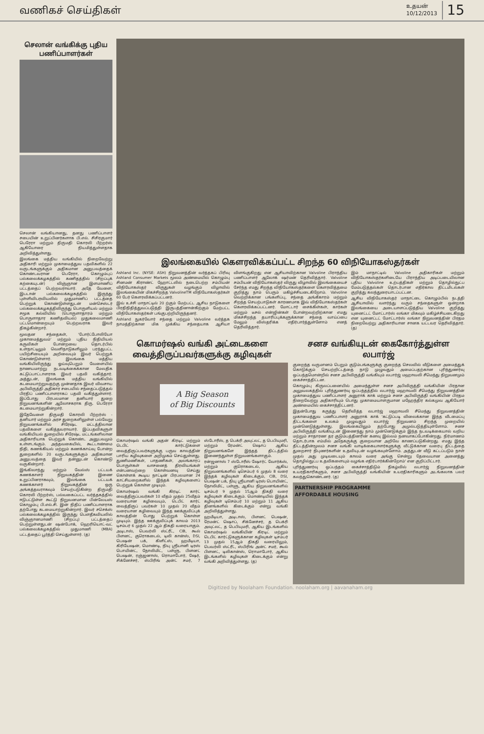வணிகச் செய்திகள்
உதயன்
10/12/2013
15
செலான் வங்கிக்கு புதிய பணிப்பாளர்கள்
செலான் வங்கியானது, தனது பணிப்பாளர் சபையின் உறுப்பினர்களாக பி.எல். சிசிரகுமார் பெரேரா மற்றும் திருமதி கொரலி பீற்றர்ஸ் ஆகியோரை நியமித்துள்ளதாக அறிவித்துள்ளது.
இலங்கை மத்திய வங்கியில் நிறைவேற்று அதிகாரி மற்றும் முகாமைத்துவ பதவிகளில் 22 வருடங்களுக்கும் அதிகமான அனுபவத்தைக் கொண்டவரான பெரேரா, கொழும்புப் பல்கலைக்கழகத்தில் கணிதத்தில் (சிறப்புக் கற்கையுடன்) விஞ்ஞான இளமாணிப் பட்டத்தைப் பெற்றவராவார். அதே வேளை, இபடான் பல்கலைக்கழகத்தில் இருந்து புள்ளிவிபரவியலில் முதுமாணிப் பட்டத்தை பெற்றுக் கொண்டுள்ளதுடன் மன்செஸ்டர் பல்கலைக்கழகத்திலிருந்து பொருளியல் மற்றும் சமூக கல்வியில் (பொருளாதாரம் மற்றும் பொருளாதார கணிதவியல்) முதுகலைமாணி பட்டமொன்றையும் பெற்றவராக இவர் திகழ்கின்றார்.
மூலதன சந்தைகள், 'போர்ட்போலியோ முகாமைத்துவம்' மற்றும் புதிய நிதியியல் கருவிகள் போன்றவை தொடர்பில் உள்நாட்டிலும் வெளிநாடுகளிலும் பரந்துபட்ட பயிற்சியையும் அறிவையும் இவர் பெற்றுக் கொண்டுள்ளார். இலங்கை மத்திய வங்கியிலிருந்து ஓய்வுபெறும் வேளையில் நாணயமாற்று நடவடிக்கைக்கான மேலதிக கட்டுப்பாட்டாளராக இவர் பதவி வகித்தார். அத்துடன், இலங்கை மத்திய வங்கியில் கடமையாற்றுவதற்கு முன்னதாக இவர் விவசாய அபிவிருத்தி அதிகார சபையில் சந்தைப்படுத்தல் பிரதிப் பணிப்பாளராகப் பதவி வகித்துள்ளார். இப்போது பிரபலமான தனியார் துறை நிறுவனங்களின் ஆலோசகராக திரு. பெரேரா கடமையாற்றுகின்றார்.
இதேவேளை திருமதி கொரலி பீற்றர்ஸ் - தனியார் மற்றும் அரச துறைகளிலுள்ள பல்வேறு நிறுவனங்களில் சிரேஷ்ட மட்டத்திலான பதவிகளை வகித்தவராவார். இப்பதவிகளுள் வங்கியியல் துறையில் சிரேஷ்ட மட்டங்களிலான அதிகாரியாக பெற்றுக் கொண்ட அனுபவமும் உள்ளடங்கும். அந்தவகையில், கூட்டாண்மை நிதி, கணக்கியல் மற்றும் கணக்காய்வு போன்ற துறைகளில் 20 வருடங்களுக்கும் அதிகமான அனுபவத்தை இவர் தன்னுடன் கொண்டு வருகின்றார்.
இங்கிலாந்து மற்றும் வேல்ஸ் பட்டயக் கணக்காளர் நிறுவகத்தின் இணை உறுப்பினராகவும், இலங்கை பட்டயக் கணக்காளர் நிறுவகத்தின் ஒரு அங்கத்தவராகவும் செயற்படுகின்ற திருமதி கொரலி பீற்றர்ஸ், பல்வகைப்பட்ட வர்த்தகத்தில் ஈடுபட்டுள்ள கூட்டு நிறுவனமான பின்லேயஸ் கொழும்பு பி.எல்.சி. இன் நிதிப் பணிப்பாளராக தற்போது கடமையாற்றுகின்றார். இவர் சசெக்ஸ் பல்கலைக்கழகத்தில் இருந்து பௌதீகவியலில் விஞ்ஞானமாணி (சிறப்பு) பட்டத்தைப் பெற்றுள்ளதுடன் ஷன்போக், ஹெரியொட்-வட் பல்கலைக்கழகத்தில் முதுமாணி (MBA) பட்டத்தைப் பூர்த்தி செய்துள்ளார். (த)
இலங்கையில் கௌரவிக்கப்பட்ட சிறந்த 60 விநியோகஸ்தர்கள்
Ashland Inc. (NYSE: ASH) நிறுவனத்தின் வர்த்தகப் பிரிவு Ashland Consumer Markets மூலம் அண்மையில் கொழும்பு சினமன் கிராண்ட் ஹோட்டலில் நடைபெற்ற சம்பியன் விநியோகஸ்தர் விருதுகள் வழங்கும் விழாவில் இலங்கையின் மிகச்சிறந்த ValvolineTM விநியோகஸ்தர்கள் 60 பேர் கௌரவிக்கப்பட்டனர்.
இவ் உச்சி மாநாட்டில் 20 ற்கும் மேற்பட்ட ஆசிய நாடுகளை பிரதிநிதித்துவப்படுத்தி இருபத்தினான்கிற்கும் மேற்பட்ட விநியோகஸ்தர்கள் பங்குபற்றியிருந்தனர்.
Ashland நுகர்வோர் சந்தை மற்றும் Valvoline வர்த்தக நாமத்திற்கான மிக முக்கிய சந்தையாக ஆசியா விளங்குகிறது என ஆசியாவிற்கான Valvoline பிராந்திய பணிப்பாளர் ஆலோக் ஷர்மன் தெரிவித்தார். Valvoline சம்பியன் விநியோகஸ்தர் விருது விழாவில் இலங்கையைச் சேர்ந்த எமது சிறந்த விநியோகஸ்தர்களை கௌரவித்தமை குறித்து நாம் பெரும் மகிழ்ச்சியடைகிறோம். Valvoline வெற்றிக்கான பங்களிப்பு, சந்தை அங்கீகாரம் மற்றும் சிறந்த செயற்பாடுகள் காரணமாக இவ் விநியோகஸ்தர்கள் கௌரவிக்கப்பட்டனர். மோட்டார் சைக்கிள்கள், கார்கள் மற்றும் டீசல் என்ஜின்கள் போன்றவற்றிற்கான எமது மிகச்சிறந்த தயாரிப்புக்களுக்கான சந்தை வாய்ப்பை மேலும் விஸ்தரிக்க எதிர்பார்த்துள்ளோம் எனத் தெரிவித்தார்.
இம் மாநாட்டில் Valvoline அதிகாரிகள் மற்றும் விநியோகஸ்தர்களிடையே பிராந்திய அடிப்படையிலான புதிய Valvoline உற்பத்திகள் மற்றும் தொழில்நுட்ப மேம்படுத்தல்கள் தொடர்பான எதிர்கால திட்டமிடல்கள் குறித்து கலந்துரையாடப்பட்டன.
ஆசிய விநியோகஸ்தர் மாநாட்டை கொழும்பில் நடத்தி ஆசியாவில் வளர்ந்து வரும் சந்தைகளுள் ஒன்றாக இலங்கையை அடையாளப்படுத்திய Valvoline குறித்து யுனைட்டட் மோட்டார்ஸ் லங்கா மிகவும் மகிழ்ச்சியடைகிறது என யுனைட்டட் மோட்டார்ஸ் லங்கா நிறுவனத்தின் பிரதம நிறைவேற்று அதிகாரியான சானக யட்டவர தெரிவித்தார். (த)
கொமர்ஷல் வங்கி அட்டைகளை வைத்திருப்பவர்களுக்கு கழிவுகள்
A Big Season
of Big Discounts
கொமர்ஷல் வங்கி அதன் கிரடிட் மற்றும் டெபிட் கார்ட்டுகளை வைத்திருப்பவர்களுக்கு பருவ காலத்தின் பாரிய கழிவுகளை அறிமுகம் செய்துள்ளது. துணிமணிகள், பாதணிகள், அலங்காரப் பொருள்கள் வாசனைத் திரவியங்கள் என்பனவற்றை கொள்வனவு செய்து கொள்ளக் கூடிய நாட்டின் பிரபலமான 24 காட்சியறைகளில் இந்தக் கழிவுகளைப் பெற்றுக் கொள்ள முடியும்.
கொமர்ஷல் வங்கி கிரடிட் கார்ட் வைத்திருப்பவர்கள் 10 வீதம் முதல் 25வீதம் வரையான கழிவையும், டெபிட் கார்ட் வைத்திருப் பவர்கள் 10 முதல் 20 வீதம் வரையான கழிவையும் இந்த ஊக்குவிப்புக் காலத்தின் போது பெற்றுக் கொள்ள முடியும். இந்த ஊக்குவிப்புக் காலம் 2013 டிசம்பர் 6 முதல் 22 ஆம் திகதி வரையாகும். அடிடாஸ், பெவர்லி ஸ்ட்ரீட், CIB, கூல் பிளனட், குரொகடைல், டிலி கான்ஸ், DSI, பெஷன் பக், கிளிட்ஸ், ஹமீடியா, கிரியேஷன், மொண்டி, நியு ஸ்ரீயானி டிரஸ் பொயின்ட், நோலிமிட், பள்ளு, பிளனட் பெஷன், ரஞ்ஜனாஸ், ரொமாபோர், ஷேர், சிக்னேச்சர், ஸ்பிரிங் அன்ட் சமர், 7 ஸ்டோரீஸ், த பெக்ரி அவுட்லட், த பெபியுமரி, மற்றும் ரேமன்ட் ஷொப் ஆகிய நிறுவனங்களே இந்தத் திட்டத்தில் இணைந்துள்ள நிறுவனங்களாகும்.
ரன்ஜனாஸ் 7 ஸ்டோரீஸ் ஷோர்ட் வோர்க்ஸ், மற்றும் குரொகடைல், ஆகிய நிறுவனங்களில் டிசெம்பர் 6 முதல் 8 வரை இந்தக் கழிவுகள் கிடைக்கும், CIB, DSI, பெஷன் பக், நியு ஸ்ரீயானி டிரஸ் பொயின்ட், நோலிமிட், பள்ளு, ஆகிய நிறுவனங்களில் டிசம்பர் 9 முதல் 15ஆம் திகதி வரை கழிவுகள் கிடைக்கும். மொண்டியில் இந்தக் கழிவுகள் டிசெம்பர் 10 மற்றும் 11 ஆகிய தினங்களில் கிடைக்கும் என்று வங்கி அறிவித்துள்ளது.
ஹமீடியா, அடிடாஸ், பிளனட் பெஷன், ரேமன்ட் ஷொப், சிக்னேச்சர், த பெக்ரி அவுட்லட், த பெபியுமரி, ஆகிய இடங்களில் கொமர்ஷல் வங்கியின் கிரடிட் மற்றும் டெபிட் கார்ட்டுகளுக்கான கழிவுகள் டிசம்பர் 13 முதல் 15ஆம் திகதி வரையிலும், பெவர்லி ஸ்ட்ரீட், ஸ்பிரிங் அன்ட் சமர், கூல் பிளனட், டிலிகான்ஸ், ரொமாபோர், ஆகிய இடங்களில் கழிவுகள் கிடைக்கும் என்று வங்கி அறிவித்துள்ளது. (த)
சனச வங்கியுடன் கைகோர்த்துள்ள லபார்ஜ்
குறைந்த வருமானம் பெறும் குடும்பங்களுக்கு குறைந்த செலவில் வீடுகளை அமைத்துக் கொடுக்கும் செயற்றிட்டத்தை நாடு முழுவதும் அமைப்பதற்கான புரிந்துணர்வு ஒப்பந்தமொன்றில் சனச அபிவிருத்தி வங்கியும் லபார்ஜ் மஹாவலி சீமெந்து நிறுவனமும் கைச்சாத்திட்டன.
கொழும்பு கிருலப்பனையில் அமைந்துள்ள சனச அபிவிருத்தி வங்கியின் பிரதான அலுவலகத்தில் புரிந்துணர்வு ஒப்பந்தத்தில் லபார்ஜ் மஹாவலி சீமெந்து நிறுவனத்தின் முகாமைத்துவ பணிப்பாளர் அனுராக் காக் மற்றும் சனச அபிவிருத்தி வங்கியின் பிரதம நிறைவேற்று அதிகாரியும் பொது முகாமையாளருமான மஹேந்திர கல்கமுவ ஆகியோர் அண்மையில் கைச்சாத்திட்டனர்.
இதன்போது கருத்து தெரிவித்த லபார்ஜ் மஹாவலி சீமெந்து நிறுவனத்தின் முகாமைத்துவ பணிப்பாளர் அனுராக் காக் 'கட்டுப்படி விலைக்கான இந்த வீடமைப்பு திட்டங்களை உலகம் முழுவதும் லபார்ஜ் நிறுவனம் சிறந்த முறையில் முன்னெடுத்துள்ளது. இலங்கையிலும் தற்போது அமுல்படுத்தியுள்ளோம். சனச அபிவிருத்தி வங்கியுடன் இணைந்து நாம் முன்னெடுக்கும் இந்த நடவடிக்கையால் வறிய மற்றும் சாதாரண தர குடும்பத்தினரின் கனவு இல்லம் நனவாகப்போகின்றது. நிர்மாணம் தொடர்பாக எம்மில் அநேகருக்கு குறைவான அறிவே காணப்படுகின்றது. எமது இந்த திட்டத்தின்மூலம் சனச வங்கி வாடிக்கையாளர்களுக்கு வீட்டுக்கான வரைபு திட்டத்தை துறைசார் நிபுணர்களின் உதவியுடன் வழங்கவுள்ளோம். அத்துடன் வீடு கட்டப்படும் நாள் முதல் அது முடிவடையும் காலம் வரை அங்கு சென்று தேவையான அனைத்து தொழில்நுட்ப உதவிகளையும் வழங்க எதிர்பார்க்கின்றோம்' என குறிப்பிட்டார்.
புரிந்துணர்வு ஒப்பந்தம் கைச்சாத்திடும் நிகழ்வில் லபார்ஜ் நிறுவனத்தின் உயரதிகாரிகளும், சனச அபிவிருத்தி வங்கியின் உயரதிகாரிகளும் அடங்கலாக பலர் கலந்துகொண்டனர். (த)
PARTNERSHIP PROGRAMME
AFFORDABLE HOUSING
Digitized by Noolaham Foundation. noolaham.org | aavanaham.org